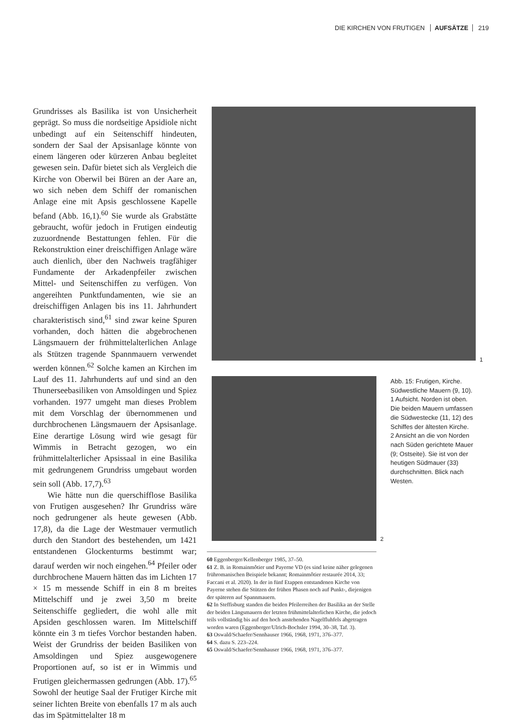DIE KIRCHEN VON FRUTIGEN AUFSÄTZE 219
Grundrisses als Basilika ist von Unsicherheit geprägt. So muss die nordseitige Apsidiole nicht unbedingt auf ein Seitenschiff hindeuten, sondern der Saal der Apsisanlage könnte von einem längeren oder kürzeren Anbau begleitet gewesen sein. Dafür bietet sich als Vergleich die Kirche von Oberwil bei Büren an der Aare an, wo sich neben dem Schiff der romanischen Anlage eine mit Apsis geschlossene Kapelle befand (Abb. 16,1).<sup>60</sup> Sie wurde als Grabstätte gebraucht, wofür jedoch in Frutigen eindeutig zuzuordnende Bestattungen fehlen. Für die Rekonstruktion einer dreischiffigen Anlage wäre auch dienlich, über den Nachweis tragfähiger Fundamente der Arkadenpfeiler zwischen Mittel- und Seitenschiffen zu verfügen. Von angereihten Punktfundamenten, wie sie an dreischiffigen Anlagen bis ins 11. Jahrhundert charakteristisch sind,<sup>61</sup> sind zwar keine Spuren vorhanden, doch hätten die abgebrochenen Längsmauern der frühmittelalterlichen Anlage als Stützen tragende Spannmauern verwendet werden können.<sup>62</sup> Solche kamen an Kirchen im Lauf des 11. Jahrhunderts auf und sind an den Thunerseebasiliken von Amsoldingen und Spiez vorhanden. 1977 umgeht man dieses Problem mit dem Vorschlag der übernommenen und durchbrochenen Längsmauern der Apsisanlage. Eine derartige Lösung wird wie gesagt für Wimmis in Betracht gezogen, wo ein frühmittelalterlicher Apsissaal in eine Basilika mit gedrungenem Grundriss umgebaut worden sein soll (Abb. 17,7).<sup>63</sup>
Wie hätte nun die querschifflose Basilika von Frutigen ausgesehen? Ihr Grundriss wäre noch gedrungener als heute gewesen (Abb. 17,8), da die Lage der Westmauer vermutlich durch den Standort des bestehenden, um 1421 entstandenen Glockenturms bestimmt war; darauf werden wir noch eingehen.<sup>64</sup> Pfeiler oder durchbrochene Mauern hätten das im Lichten 17 × 15 m messende Schiff in ein 8 m breites Mittelschiff und je zwei 3,50 m breite Seitenschiffe gegliedert, die wohl alle mit Apsiden geschlossen waren. Im Mittelschiff könnte ein 3 m tiefes Vorchor bestanden haben. Weist der Grundriss der beiden Basiliken von Amsoldingen und Spiez ausgewogenere Proportionen auf, so ist er in Wimmis und Frutigen gleichermassen gedrungen (Abb. 17).<sup>65</sup> Sowohl der heutige Saal der Frutiger Kirche mit seiner lichten Breite von ebenfalls 17 m als auch das im Spätmittelalter 18 m
1
2
Abb. 15: Frutigen, Kirche. Südwestliche Mauern (9, 10).
1 Aufsicht. Norden ist oben. Die beiden Mauern umfassen die Südwestecke (11, 12) des Schiffes der ältesten Kirche.
2 Ansicht an die von Norden nach Süden gerichtete Mauer (9; Ostseite). Sie ist von der heutigen Südmauer (33) durchschnitten. Blick nach Westen.
60 Eggenberger/Kellenberger 1985, 37–50.
61 Z. B. in Romainmôtier und Payerne VD (es sind keine näher gelegenen frühromanischen Beispiele bekannt; Romainmôtier restaurée 2014, 33; Faccani et al. 2020). In der in fünf Etappen entstandenen Kirche von Payerne stehen die Stützen der frühen Phasen noch auf Punkt-, diejenigen der späteren auf Spannmauern.
62 In Steffisburg standen die beiden Pfeilerreihen der Basilika an der Stelle der beiden Längsmauern der letzten frühmittelalterlichen Kirche, die jedoch teils vollständig bis auf den hoch anstehenden Nagelfluhfels abgetragen worden waren (Eggenberger/Ulrich-Bochsler 1994, 30–38, Taf. 3).
63 Oswald/Schaefer/Sennhauser 1966, 1968, 1971, 376–377.
64 S. dazu S. 223–224.
65 Oswald/Schaefer/Sennhauser 1966, 1968, 1971, 376–377.